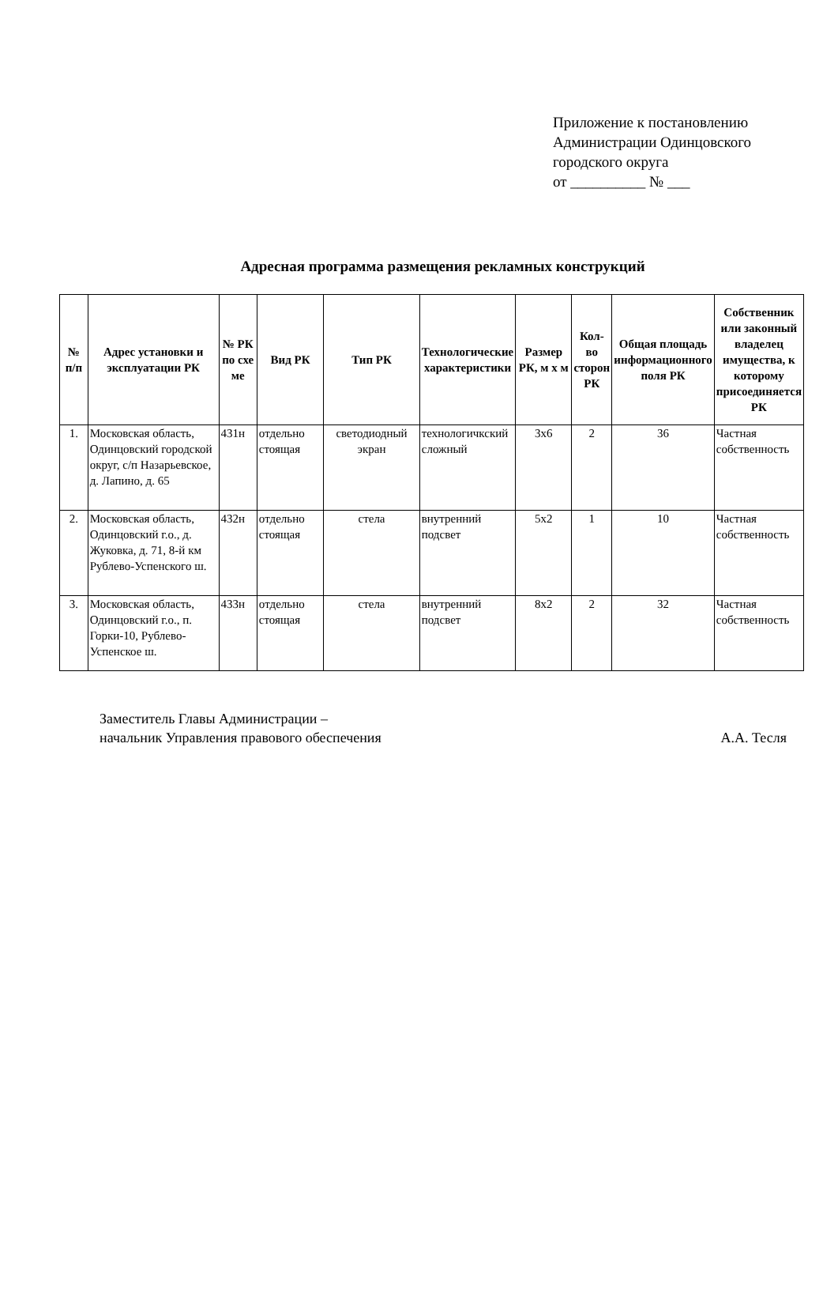Приложение к постановлению
Администрации Одинцовского
городского округа
от __________ № ___
Адресная программа размещения рекламных конструкций
| № п/п | Адрес установки и эксплуатации РК | № РК по схе ме | Вид РК | Тип РК | Технологические характеристики | Размер РК, м х м | Кол-во сторон РК | Общая площадь информационного поля РК | Собственник или законный владелец имущества, к которому присоединяется РК |
| --- | --- | --- | --- | --- | --- | --- | --- | --- | --- |
| 1. | Московская область, Одинцовский городской округ, с/п Назарьевское, д. Лапино, д. 65 | 431н | отдельно стоящая | светодиодный экран | технологичкский сложный | 3х6 | 2 | 36 | Частная собственность |
| 2. | Московская область, Одинцовский г.о., д. Жуковка, д. 71, 8-й км Рублево-Успенского ш. | 432н | отдельно стоящая | стела | внутренний подсвет | 5х2 | 1 | 10 | Частная собственность |
| 3. | Московская область, Одинцовский г.о., п. Горки-10, Рублево-Успенское ш. | 433н | отдельно стоящая | стела | внутренний подсвет | 8х2 | 2 | 32 | Частная собственность |
Заместитель Главы Администрации –
начальник Управления правового обеспечения
А.А. Тесля